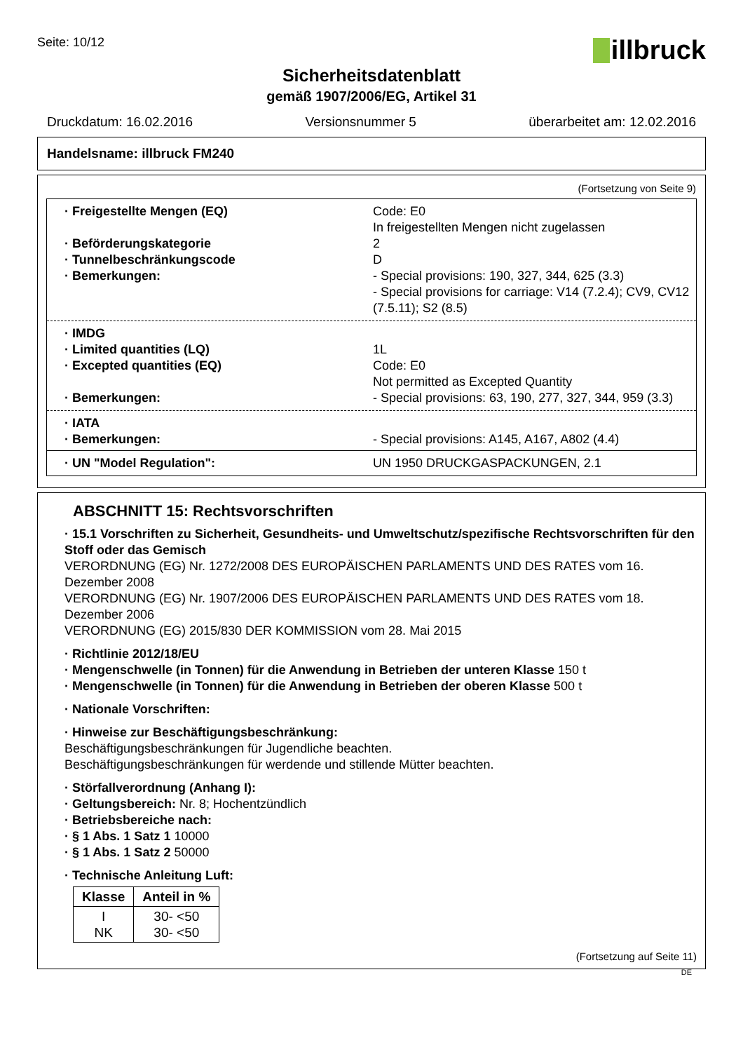Seite: 10/12
illbruck
Sicherheitsdatenblatt
gemäß 1907/2006/EG, Artikel 31
Druckdatum: 16.02.2016 Versionsnummer 5 überarbeitet am: 12.02.2016
Handelsname: illbruck FM240
(Fortsetzung von Seite 9)
· Freigestellte Mengen (EQ) Code: E0
In freigestellten Mengen nicht zugelassen
· Beförderungskategorie 2
· Tunnelbeschränkungscode D
· Bemerkungen: - Special provisions: 190, 327, 344, 625 (3.3)
- Special provisions for carriage: V14 (7.2.4); CV9, CV12 (7.5.11); S2 (8.5)
· IMDG
· Limited quantities (LQ) 1L
· Excepted quantities (EQ) Code: E0
Not permitted as Excepted Quantity
· Bemerkungen: - Special provisions: 63, 190, 277, 327, 344, 959 (3.3)
· IATA
· Bemerkungen: - Special provisions: A145, A167, A802 (4.4)
· UN "Model Regulation": UN 1950 DRUCKGASPACKUNGEN, 2.1
ABSCHNITT 15: Rechtsvorschriften
· 15.1 Vorschriften zu Sicherheit, Gesundheits- und Umweltschutz/spezifische Rechtsvorschriften für den Stoff oder das Gemisch
VERORDNUNG (EG) Nr. 1272/2008 DES EUROPÄISCHEN PARLAMENTS UND DES RATES vom 16. Dezember 2008
VERORDNUNG (EG) Nr. 1907/2006 DES EUROPÄISCHEN PARLAMENTS UND DES RATES vom 18. Dezember 2006
VERORDNUNG (EG) 2015/830 DER KOMMISSION vom 28. Mai 2015
· Richtlinie 2012/18/EU
· Mengenschwelle (in Tonnen) für die Anwendung in Betrieben der unteren Klasse 150 t
· Mengenschwelle (in Tonnen) für die Anwendung in Betrieben der oberen Klasse 500 t
· Nationale Vorschriften:
· Hinweise zur Beschäftigungsbeschränkung:
Beschäftigungsbeschränkungen für Jugendliche beachten.
Beschäftigungsbeschränkungen für werdende und stillende Mütter beachten.
· Störfallverordnung (Anhang I):
· Geltungsbereich: Nr. 8; Hochentzündlich
· Betriebsbereiche nach:
· § 1 Abs. 1 Satz 1 10000
· § 1 Abs. 1 Satz 2 50000
· Technische Anleitung Luft:
| Klasse | Anteil in % |
| --- | --- |
| I NK | 30- <50 30- <50 |
(Fortsetzung auf Seite 11)
DE